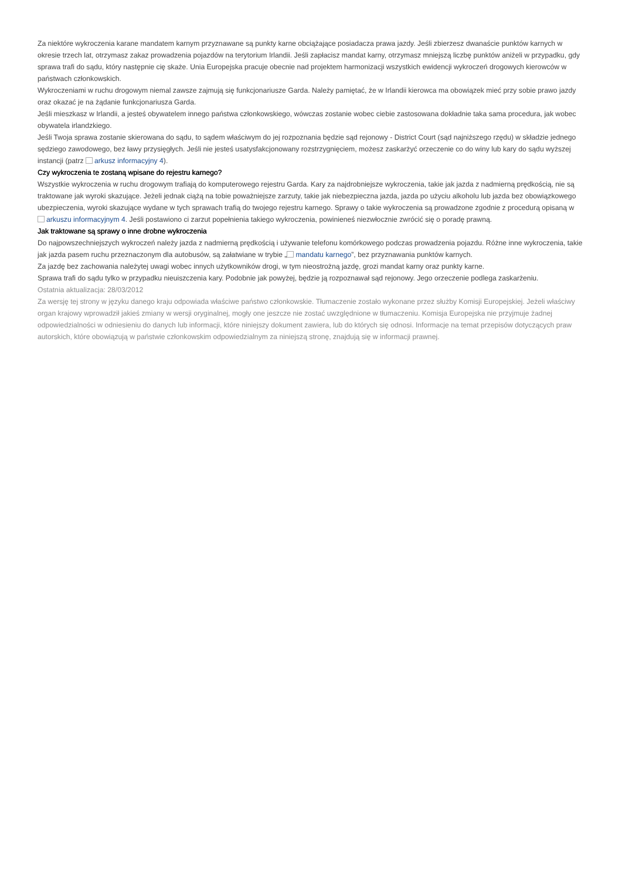Za niektóre wykroczenia karane mandatem karnym przyznawane są punkty karne obciążające posiadacza prawa jazdy. Jeśli zbierzesz dwanaście punktów karnych w okresie trzech lat, otrzymasz zakaz prowadzenia pojazdów na terytorium Irlandii. Jeśli zapłacisz mandat karny, otrzymasz mniejszą liczbę punktów aniżeli w przypadku, gdy sprawa trafi do sądu, który następnie cię skaże. Unia Europejska pracuje obecnie nad projektem harmonizacji wszystkich ewidencji wykroczeń drogowych kierowców w państwach członkowskich.
Wykroczeniami w ruchu drogowym niemal zawsze zajmują się funkcjonariusze Garda. Należy pamiętać, że w Irlandii kierowca ma obowiązek mieć przy sobie prawo jazdy oraz okazać je na żądanie funkcjonariusza Garda.
Jeśli mieszkasz w Irlandii, a jesteś obywatelem innego państwa członkowskiego, wówczas zostanie wobec ciebie zastosowana dokładnie taka sama procedura, jak wobec obywatela irlandzkiego.
Jeśli Twoja sprawa zostanie skierowana do sądu, to sądem właściwym do jej rozpoznania będzie sąd rejonowy - District Court (sąd najniższego rzędu) w składzie jednego sędziego zawodowego, bez ławy przysięgłych. Jeśli nie jesteś usatysfakcjonowany rozstrzygnięciem, możesz zaskarżyć orzeczenie co do winy lub kary do sądu wyższej instancji (patrz arkusz informacyjny 4).
Czy wykroczenia te zostaną wpisane do rejestru karnego?
Wszystkie wykroczenia w ruchu drogowym trafiają do komputerowego rejestru Garda. Kary za najdrobniejsze wykroczenia, takie jak jazda z nadmierną prędkością, nie są traktowane jak wyroki skazujące. Jeżeli jednak ciążą na tobie poważniejsze zarzuty, takie jak niebezpieczna jazda, jazda po użyciu alkoholu lub jazda bez obowiązkowego ubezpieczenia, wyroki skazujące wydane w tych sprawach trafią do twojego rejestru karnego. Sprawy o takie wykroczenia są prowadzone zgodnie z procedurą opisaną w arkuszu informacyjnym 4. Jeśli postawiono ci zarzut popełnienia takiego wykroczenia, powinieneś niezwłocznie zwrócić się o poradę prawną.
Jak traktowane są sprawy o inne drobne wykroczenia
Do najpowszechniejszych wykroczeń należy jazda z nadmierną prędkością i używanie telefonu komórkowego podczas prowadzenia pojazdu. Różne inne wykroczenia, takie jak jazda pasem ruchu przeznaczonym dla autobusów, są załatwiane w trybie „ mandatu karnego”, bez przyznawania punktów karnych.
Za jazdę bez zachowania należytej uwagi wobec innych użytkowników drogi, w tym nieostrożną jazdę, grozi mandat karny oraz punkty karne.
Sprawa trafi do sądu tylko w przypadku nieuiszczenia kary. Podobnie jak powyżej, będzie ją rozpoznawał sąd rejonowy. Jego orzeczenie podlega zaskarżeniu.
Ostatnia aktualizacja: 28/03/2012
Za wersję tej strony w języku danego kraju odpowiada właściwe państwo członkowskie. Tłumaczenie zostało wykonane przez służby Komisji Europejskiej. Jeżeli właściwy organ krajowy wprowadził jakieś zmiany w wersji oryginalnej, mogły one jeszcze nie zostać uwzględnione w tłumaczeniu. Komisja Europejska nie przyjmuje żadnej odpowiedzialności w odniesieniu do danych lub informacji, które niniejszy dokument zawiera, lub do których się odnosi. Informacje na temat przepisów dotyczących praw autorskich, które obowiązują w państwie członkowskim odpowiedzialnym za niniejszą stronę, znajdują się w informacji prawnej.